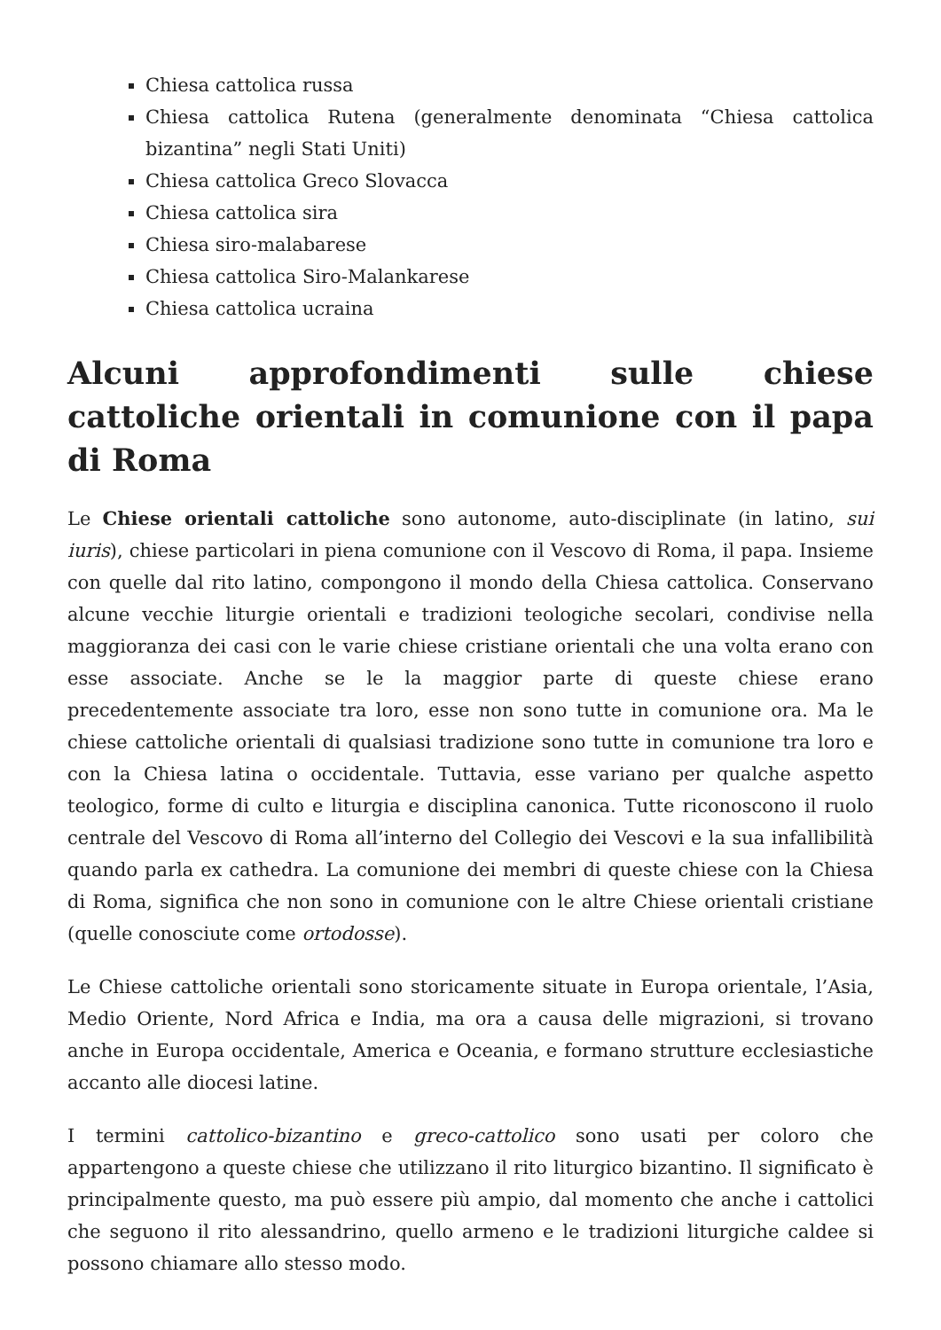Chiesa cattolica russa
Chiesa cattolica Rutena (generalmente denominata “Chiesa cattolica bizantina” negli Stati Uniti)
Chiesa cattolica Greco Slovacca
Chiesa cattolica sira
Chiesa siro-malabarese
Chiesa cattolica Siro-Malankarese
Chiesa cattolica ucraina
Alcuni approfondimenti sulle chiese cattoliche orientali in comunione con il papa di Roma
Le Chiese orientali cattoliche sono autonome, auto-disciplinate (in latino, sui iuris), chiese particolari in piena comunione con il Vescovo di Roma, il papa. Insieme con quelle dal rito latino, compongono il mondo della Chiesa cattolica. Conservano alcune vecchie liturgie orientali e tradizioni teologiche secolari, condivise nella maggioranza dei casi con le varie chiese cristiane orientali che una volta erano con esse associate. Anche se le la maggior parte di queste chiese erano precedentemente associate tra loro, esse non sono tutte in comunione ora. Ma le chiese cattoliche orientali di qualsiasi tradizione sono tutte in comunione tra loro e con la Chiesa latina o occidentale. Tuttavia, esse variano per qualche aspetto teologico, forme di culto e liturgia e disciplina canonica. Tutte riconoscono il ruolo centrale del Vescovo di Roma all’interno del Collegio dei Vescovi e la sua infallibilità quando parla ex cathedra. La comunione dei membri di queste chiese con la Chiesa di Roma, significa che non sono in comunione con le altre Chiese orientali cristiane (quelle conosciute come ortodosse).
Le Chiese cattoliche orientali sono storicamente situate in Europa orientale, l’Asia, Medio Oriente, Nord Africa e India, ma ora a causa delle migrazioni, si trovano anche in Europa occidentale, America e Oceania, e formano strutture ecclesiastiche accanto alle diocesi latine.
I termini cattolico-bizantino e greco-cattolico sono usati per coloro che appartengono a queste chiese che utilizzano il rito liturgico bizantino. Il significato è principalmente questo, ma può essere più ampio, dal momento che anche i cattolici che seguono il rito alessandrino, quello armeno e le tradizioni liturgiche caldee si possono chiamare allo stesso modo.